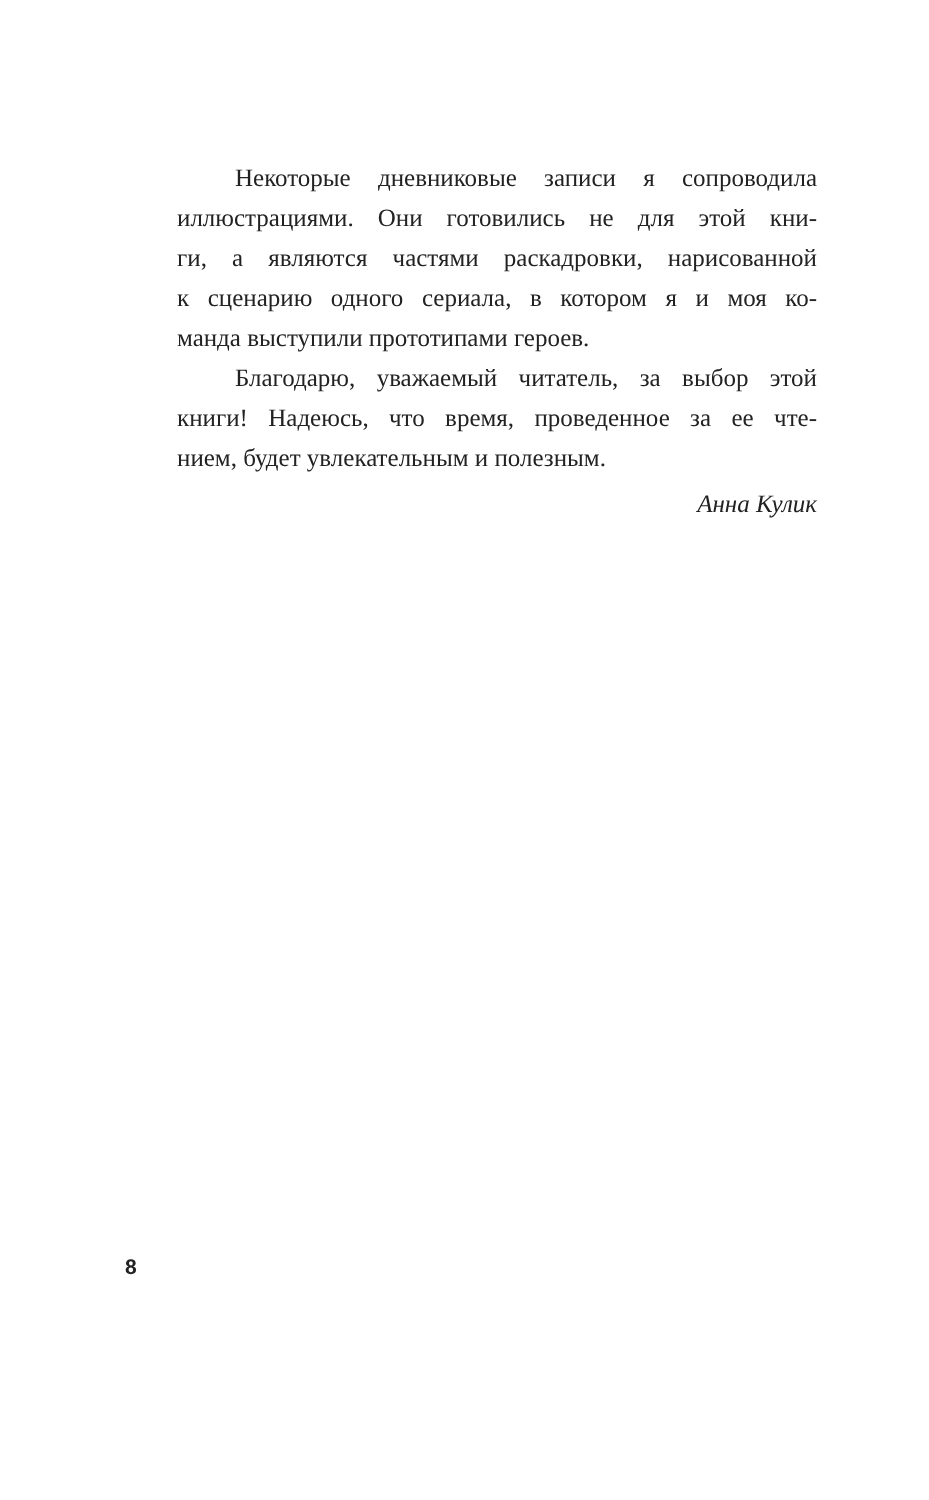Некоторые дневниковые записи я сопроводила
иллюстрациями. Они готовились не для этой кни-
ги, а являются частями раскадровки, нарисованной
к сценарию одного сериала, в котором я и моя ко-
манда выступили прототипами героев.
Благодарю, уважаемый читатель, за выбор этой
книги! Надеюсь, что время, проведенное за ее чте-
нием, будет увлекательным и полезным.
Анна Кулик
8